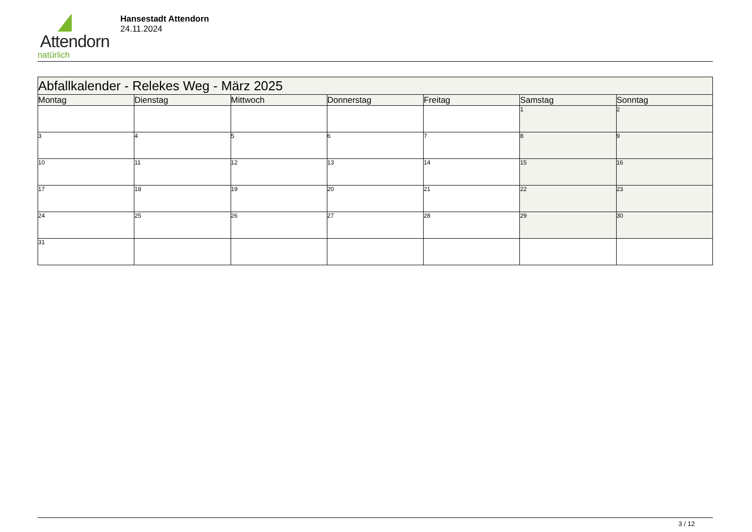Attendorn
natürlich
Hansestadt Attendorn
24.11.2024
| Abfallkalender - Relekes Weg - März 2025 | | | | | | |
| --- | --- | --- | --- | --- | --- | --- |
| Montag | Dienstag | Mittwoch | Donnerstag | Freitag | Samstag | Sonntag |
| | | | | | 1 | 2 |
| 3 | 4 | 5 | 6 | 7 | 8 | 9 |
| 10 | 11 | 12 | 13 | 14 | 15 | 16 |
| 17 | 18 | 19 | 20 | 21 | 22 | 23 |
| 24 | 25 | 26 | 27 | 28 | 29 | 30 |
| 31 | | | | | | |
3 / 12